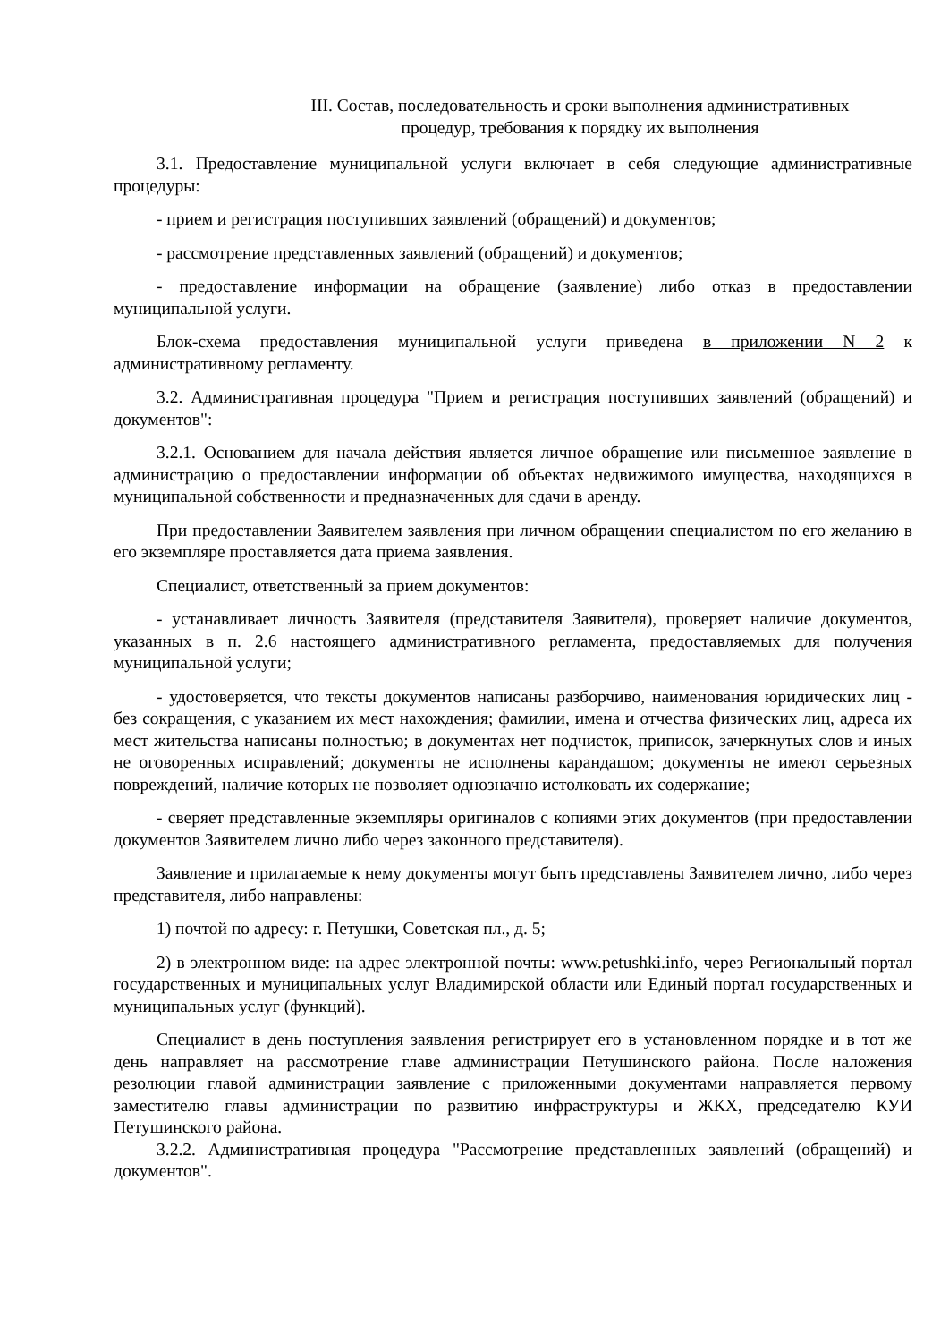III. Состав, последовательность и сроки выполнения административных
процедур, требования к порядку их выполнения
3.1. Предоставление муниципальной услуги включает в себя следующие административные процедуры:
- прием и регистрация поступивших заявлений (обращений) и документов;
- рассмотрение представленных заявлений (обращений) и документов;
- предоставление информации на обращение (заявление) либо отказ в предоставлении муниципальной услуги.
Блок-схема предоставления муниципальной услуги приведена в приложении N 2 к административному регламенту.
3.2. Административная процедура "Прием и регистрация поступивших заявлений (обращений) и документов":
3.2.1. Основанием для начала действия является личное обращение или письменное заявление в администрацию о предоставлении информации об объектах недвижимого имущества, находящихся в муниципальной собственности и предназначенных для сдачи в аренду.
При предоставлении Заявителем заявления при личном обращении специалистом по его желанию в его экземпляре проставляется дата приема заявления.
Специалист, ответственный за прием документов:
- устанавливает личность Заявителя (представителя Заявителя), проверяет наличие документов, указанных в п. 2.6 настоящего административного регламента, предоставляемых для получения муниципальной услуги;
- удостоверяется, что тексты документов написаны разборчиво, наименования юридических лиц - без сокращения, с указанием их мест нахождения; фамилии, имена и отчества физических лиц, адреса их мест жительства написаны полностью; в документах нет подчисток, приписок, зачеркнутых слов и иных не оговоренных исправлений; документы не исполнены карандашом; документы не имеют серьезных повреждений, наличие которых не позволяет однозначно истолковать их содержание;
- сверяет представленные экземпляры оригиналов с копиями этих документов (при предоставлении документов Заявителем лично либо через законного представителя).
Заявление и прилагаемые к нему документы могут быть представлены Заявителем лично, либо через представителя, либо направлены:
1) почтой по адресу: г. Петушки, Советская пл., д. 5;
2) в электронном виде: на адрес электронной почты: www.petushki.info, через Региональный портал государственных и муниципальных услуг Владимирской области или Единый портал государственных и муниципальных услуг (функций).
Специалист в день поступления заявления регистрирует его в установленном порядке и в тот же день направляет на рассмотрение главе администрации Петушинского района. После наложения резолюции главой администрации заявление с приложенными документами направляется первому заместителю главы администрации по развитию инфраструктуры и ЖКХ, председателю КУИ Петушинского района.
3.2.2. Административная процедура "Рассмотрение представленных заявлений (обращений) и документов".